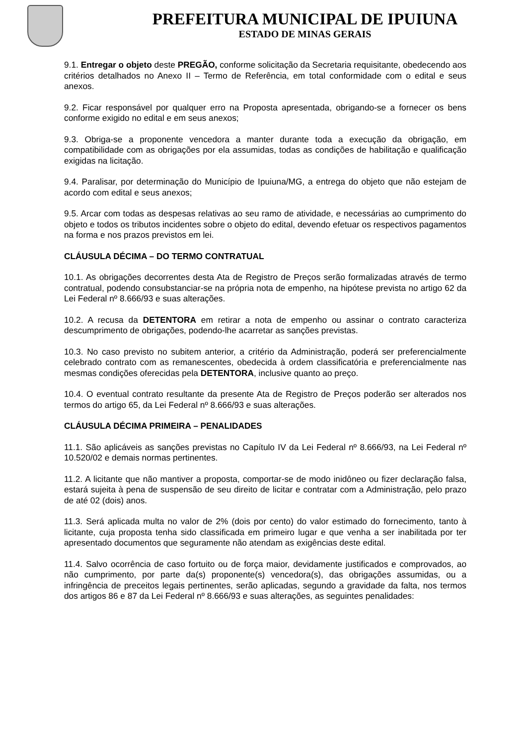PREFEITURA MUNICIPAL DE IPUIUNA
ESTADO DE MINAS GERAIS
9.1. Entregar o objeto deste PREGÃO, conforme solicitação da Secretaria requisitante, obedecendo aos critérios detalhados no Anexo II – Termo de Referência, em total conformidade com o edital e seus anexos.
9.2. Ficar responsável por qualquer erro na Proposta apresentada, obrigando-se a fornecer os bens conforme exigido no edital e em seus anexos;
9.3. Obriga-se a proponente vencedora a manter durante toda a execução da obrigação, em compatibilidade com as obrigações por ela assumidas, todas as condições de habilitação e qualificação exigidas na licitação.
9.4. Paralisar, por determinação do Município de Ipuiuna/MG, a entrega do objeto que não estejam de acordo com edital e seus anexos;
9.5. Arcar com todas as despesas relativas ao seu ramo de atividade, e necessárias ao cumprimento do objeto e todos os tributos incidentes sobre o objeto do edital, devendo efetuar os respectivos pagamentos na forma e nos prazos previstos em lei.
CLÁUSULA DÉCIMA – DO TERMO CONTRATUAL
10.1. As obrigações decorrentes desta Ata de Registro de Preços serão formalizadas através de termo contratual, podendo consubstanciar-se na própria nota de empenho, na hipótese prevista no artigo 62 da Lei Federal nº 8.666/93 e suas alterações.
10.2. A recusa da DETENTORA em retirar a nota de empenho ou assinar o contrato caracteriza descumprimento de obrigações, podendo-lhe acarretar as sanções previstas.
10.3. No caso previsto no subitem anterior, a critério da Administração, poderá ser preferencialmente celebrado contrato com as remanescentes, obedecida à ordem classificatória e preferencialmente nas mesmas condições oferecidas pela DETENTORA, inclusive quanto ao preço.
10.4. O eventual contrato resultante da presente Ata de Registro de Preços poderão ser alterados nos termos do artigo 65, da Lei Federal nº 8.666/93 e suas alterações.
CLÁUSULA DÉCIMA PRIMEIRA – PENALIDADES
11.1. São aplicáveis as sanções previstas no Capítulo IV da Lei Federal nº 8.666/93, na Lei Federal nº 10.520/02 e demais normas pertinentes.
11.2. A licitante que não mantiver a proposta, comportar-se de modo inidôneo ou fizer declaração falsa, estará sujeita à pena de suspensão de seu direito de licitar e contratar com a Administração, pelo prazo de até 02 (dois) anos.
11.3. Será aplicada multa no valor de 2% (dois por cento) do valor estimado do fornecimento, tanto à licitante, cuja proposta tenha sido classificada em primeiro lugar e que venha a ser inabilitada por ter apresentado documentos que seguramente não atendam as exigências deste edital.
11.4. Salvo ocorrência de caso fortuito ou de força maior, devidamente justificados e comprovados, ao não cumprimento, por parte da(s) proponente(s) vencedora(s), das obrigações assumidas, ou a infringência de preceitos legais pertinentes, serão aplicadas, segundo a gravidade da falta, nos termos dos artigos 86 e 87 da Lei Federal nº 8.666/93 e suas alterações, as seguintes penalidades: